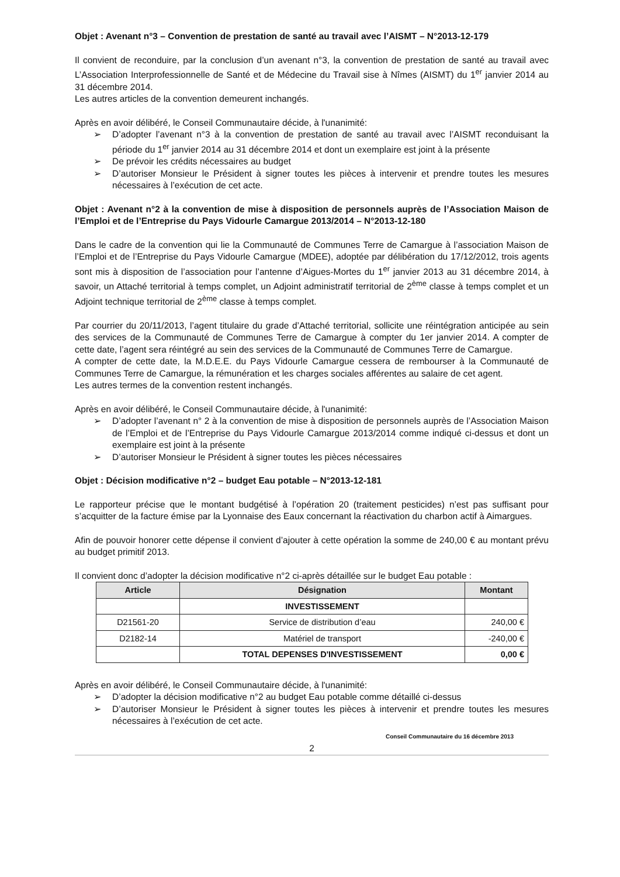Objet : Avenant n°3 – Convention de prestation de santé au travail avec l’AISMT – N°2013-12-179
Il convient de reconduire, par la conclusion d’un avenant n°3, la convention de prestation de santé au travail avec L’Association Interprofessionnelle de Santé et de Médecine du Travail sise à Nîmes (AISMT) du 1<sup>er</sup> janvier 2014 au 31 décembre 2014.
Les autres articles de la convention demeurent inchangés.
Après en avoir délibéré, le Conseil Communautaire décide, à l'unanimité:
➢ D’adopter l’avenant n°3 à la convention de prestation de santé au travail avec l’AISMT reconduisant la période du 1<sup>er</sup> janvier 2014 au 31 décembre 2014 et dont un exemplaire est joint à la présente
➢ De prévoir les crédits nécessaires au budget
➢ D’autoriser Monsieur le Président à signer toutes les pièces à intervenir et prendre toutes les mesures nécessaires à l’exécution de cet acte.
Objet : Avenant n°2 à la convention de mise à disposition de personnels auprès de l’Association Maison de l’Emploi et de l’Entreprise du Pays Vidourle Camargue 2013/2014 – N°2013-12-180
Dans le cadre de la convention qui lie la Communauté de Communes Terre de Camargue à l’association Maison de l’Emploi et de l’Entreprise du Pays Vidourle Camargue (MDEE), adoptée par délibération du 17/12/2012, trois agents sont mis à disposition de l’association pour l’antenne d’Aigues-Mortes du 1<sup>er</sup> janvier 2013 au 31 décembre 2014, à savoir, un Attaché territorial à temps complet, un Adjoint administratif territorial de 2<sup>ème</sup> classe à temps complet et un Adjoint technique territorial de 2<sup>ème</sup> classe à temps complet.
Par courrier du 20/11/2013, l’agent titulaire du grade d’Attaché territorial, sollicite une réintégration anticipée au sein des services de la Communauté de Communes Terre de Camargue à compter du 1er janvier 2014. A compter de cette date, l’agent sera réintégré au sein des services de la Communauté de Communes Terre de Camargue.
A compter de cette date, la M.D.E.E. du Pays Vidourle Camargue cessera de rembourser à la Communauté de Communes Terre de Camargue, la rémunération et les charges sociales afférentes au salaire de cet agent.
Les autres termes de la convention restent inchangés.
Après en avoir délibéré, le Conseil Communautaire décide, à l'unanimité:
➢ D’adopter l’avenant n° 2 à la convention de mise à disposition de personnels auprès de l’Association Maison de l’Emploi et de l’Entreprise du Pays Vidourle Camargue 2013/2014 comme indiqué ci-dessus et dont un exemplaire est joint à la présente
➢ D’autoriser Monsieur le Président à signer toutes les pièces nécessaires
Objet : Décision modificative n°2 – budget Eau potable – N°2013-12-181
Le rapporteur précise que le montant budgétisé à l’opération 20 (traitement pesticides) n’est pas suffisant pour s’acquitter de la facture émise par la Lyonnaise des Eaux concernant la réactivation du charbon actif à Aimargues.
Afin de pouvoir honorer cette dépense il convient d’ajouter à cette opération la somme de 240,00 € au montant prévu au budget primitif 2013.
Il convient donc d’adopter la décision modificative n°2 ci-après détaillée sur le budget Eau potable :
| Article | Désignation | Montant |
| --- | --- | --- |
| | INVESTISSEMENT | |
| D21561-20 | Service de distribution d’eau | 240,00 € |
| D2182-14 | Matériel de transport | -240,00 € |
| | TOTAL DEPENSES D'INVESTISSEMENT | 0,00 € |
Après en avoir délibéré, le Conseil Communautaire décide, à l'unanimité:
➢ D’adopter la décision modificative n°2 au budget Eau potable comme détaillé ci-dessus
➢ D’autoriser Monsieur le Président à signer toutes les pièces à intervenir et prendre toutes les mesures nécessaires à l’exécution de cet acte.
Conseil Communautaire du 16 décembre 2013
2